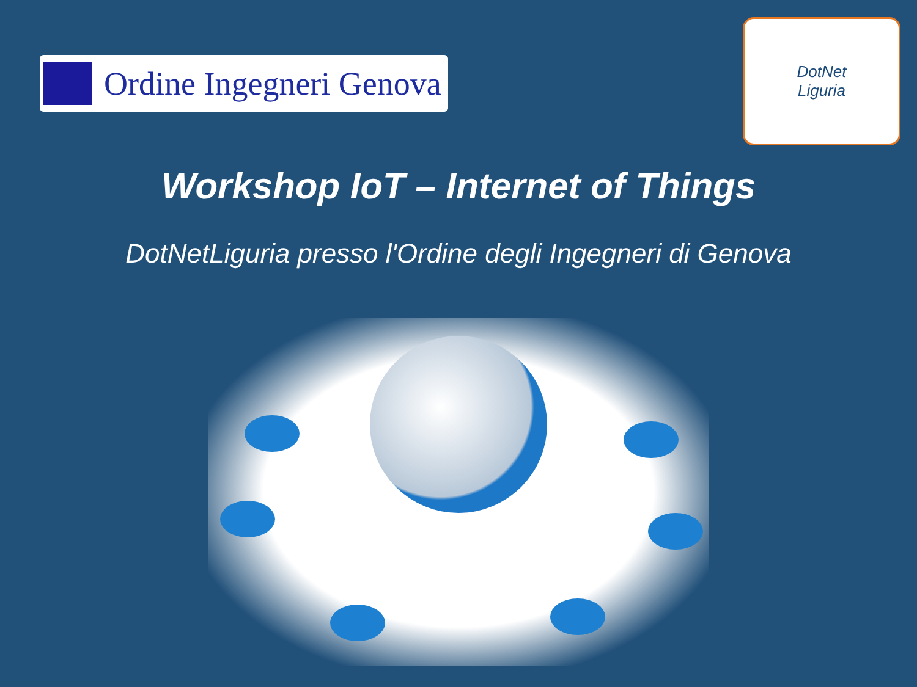Ordine Ingegneri Genova
DotNet
Liguria
Workshop IoT – Internet of Things
DotNetLiguria presso l'Ordine degli Ingegneri di Genova